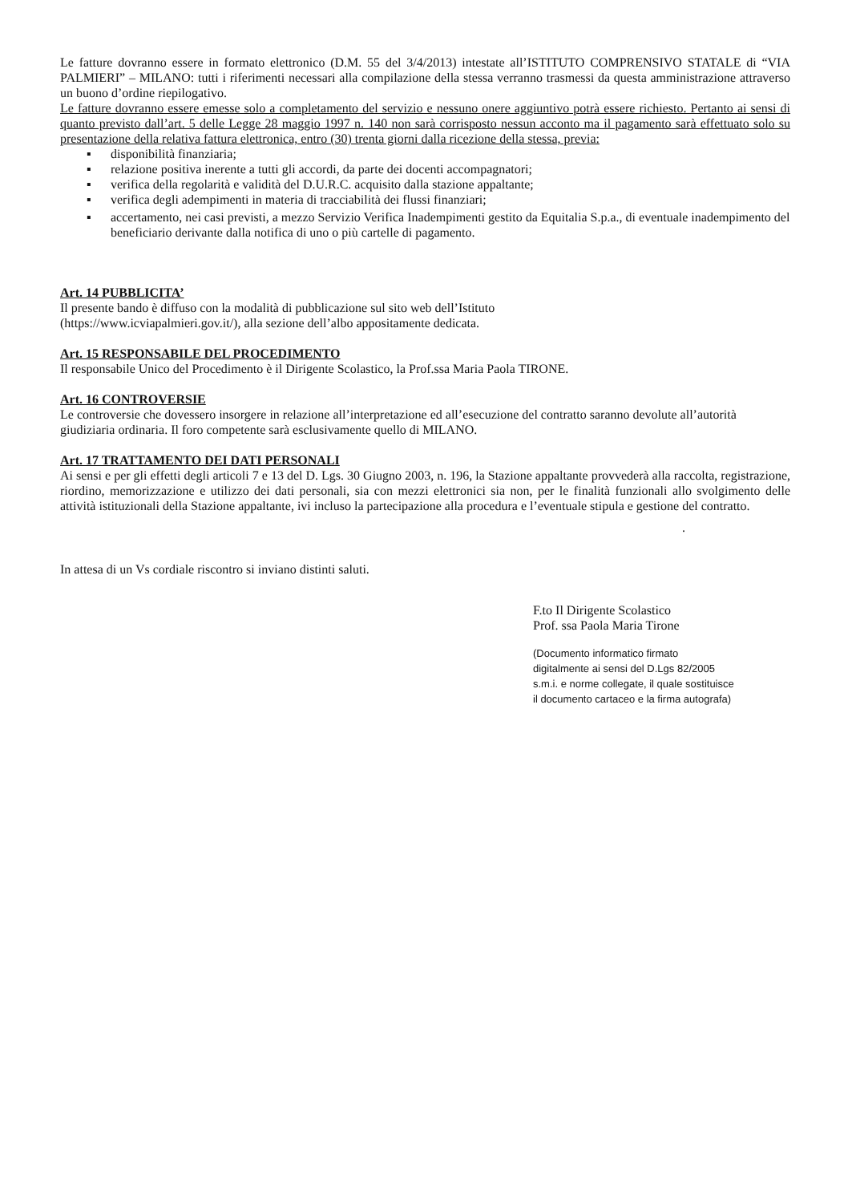Le fatture dovranno essere in formato elettronico (D.M. 55 del 3/4/2013) intestate all’ISTITUTO COMPRENSIVO STATALE di “VIA PALMIERI” – MILANO: tutti i riferimenti necessari alla compilazione della stessa verranno trasmessi da questa amministrazione attraverso un buono d’ordine riepilogativo.
Le fatture dovranno essere emesse solo a completamento del servizio e nessuno onere aggiuntivo potrà essere richiesto. Pertanto ai sensi di quanto previsto dall’art. 5 delle Legge 28 maggio 1997 n. 140 non sarà corrisposto nessun acconto ma il pagamento sarà effettuato solo su presentazione della relativa fattura elettronica, entro (30) trenta giorni dalla ricezione della stessa, previa:
▪ disponibilità finanziaria;
▪ relazione positiva inerente a tutti gli accordi, da parte dei docenti accompagnatori;
▪ verifica della regolarità e validità del D.U.R.C. acquisito dalla stazione appaltante;
▪ verifica degli adempimenti in materia di tracciabilità dei flussi finanziari;
▪ accertamento, nei casi previsti, a mezzo Servizio Verifica Inadempimenti gestito da Equitalia S.p.a., di eventuale inadempimento del beneficiario derivante dalla notifica di uno o più cartelle di pagamento.
Art. 14 PUBBLICITA’
Il presente bando è diffuso con la modalità di pubblicazione sul sito web dell’Istituto
(https://www.icviapalmieri.gov.it/), alla sezione dell’albo appositamente dedicata.
Art. 15 RESPONSABILE DEL PROCEDIMENTO
Il responsabile Unico del Procedimento è il Dirigente Scolastico, la Prof.ssa Maria Paola TIRONE.
Art. 16 CONTROVERSIE
Le controversie che dovessero insorgere in relazione all’interpretazione ed all’esecuzione del contratto saranno devolute all’autorità giudiziaria ordinaria. Il foro competente sarà esclusivamente quello di MILANO.
Art. 17 TRATTAMENTO DEI DATI PERSONALI
Ai sensi e per gli effetti degli articoli 7 e 13 del D. Lgs. 30 Giugno 2003, n. 196, la Stazione appaltante provvederà alla raccolta, registrazione, riordino, memorizzazione e utilizzo dei dati personali, sia con mezzi elettronici sia non, per le finalità funzionali allo svolgimento delle attività istituzionali della Stazione appaltante, ivi incluso la partecipazione alla procedura e l’eventuale stipula e gestione del contratto.
.
In attesa di un Vs cordiale riscontro si inviano distinti saluti.
F.to Il Dirigente Scolastico
Prof. ssa Paola Maria Tirone
(Documento informatico firmato
digitalmente ai sensi del D.Lgs 82/2005
s.m.i. e norme collegate, il quale sostituisce
il documento cartaceo e la firma autografa)